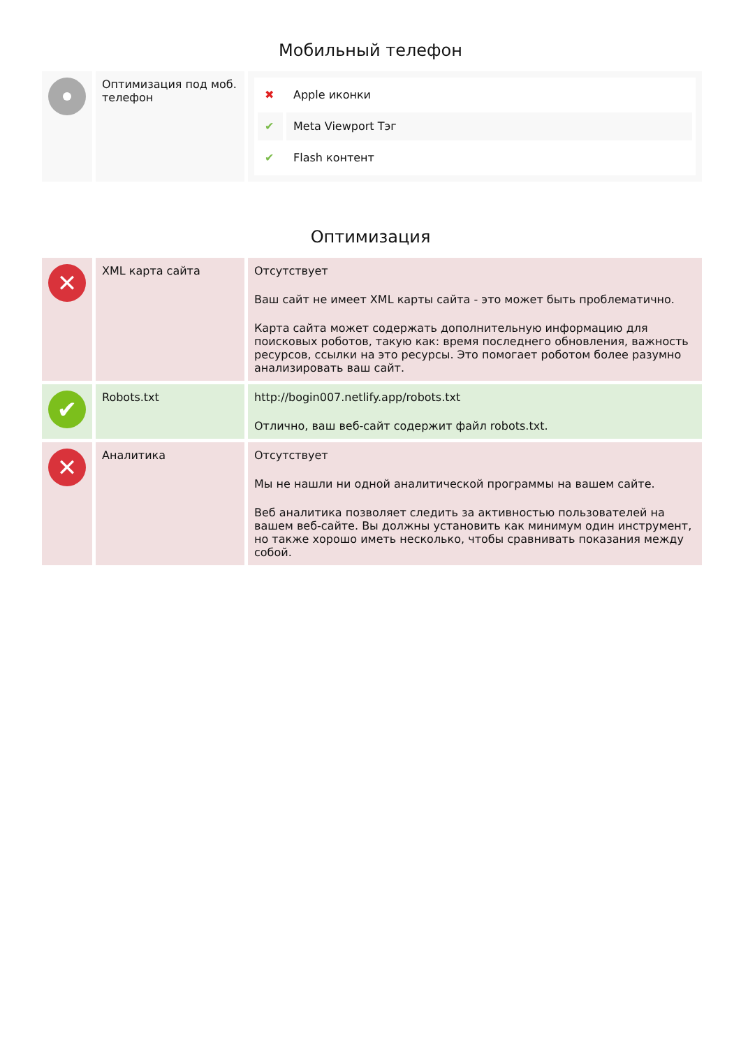Мобильный телефон
| | Оптимизация под моб. телефон | / ✖ / Apple иконки / / ✔ / Meta Viewport Тэг / / ✔ / Flash контент / |
Оптимизация
| ✕ | XML карта сайта | Отсутствует Ваш сайт не имеет XML карты сайта - это может быть проблематично. Карта сайта может содержать дополнительную информацию для поисковых роботов, такую как: время последнего обновления, важность ресурсов, ссылки на это ресурсы. Это помогает роботом более разумно анализировать ваш сайт. |
| ✔ | Robots.txt | http://bogin007.netlify.app/robots.txt Отлично, ваш веб-сайт содержит файл robots.txt. |
| ✕ | Аналитика | Отсутствует Мы не нашли ни одной аналитической программы на вашем сайте. Веб аналитика позволяет следить за активностью пользователей на вашем веб-сайте. Вы должны установить как минимум один инструмент, но также хорошо иметь несколько, чтобы сравнивать показания между собой. |